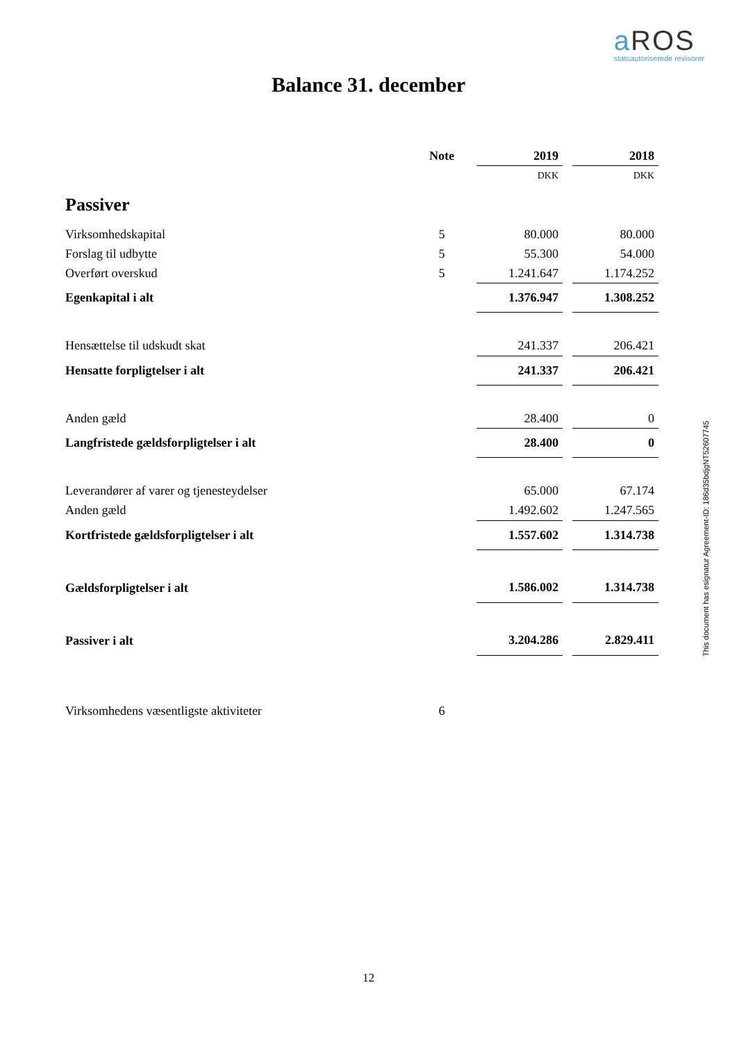a ROS
statsautoriserede revisorer
Balance 31. december
| | Note | | 2019 | | 2018 |
| --- | --- | --- | --- | --- | --- |
| | | | DKK | | DKK |
| Passiver | | | | | |
| Virksomhedskapital | 5 | | 80.000 | | 80.000 |
| Forslag til udbytte | 5 | | 55.300 | | 54.000 |
| Overført overskud | 5 | | 1.241.647 | | 1.174.252 |
| Egenkapital i alt | | | 1.376.947 | | 1.308.252 |
| Hensættelse til udskudt skat | | | 241.337 | | 206.421 |
| Hensatte forpligtelser i alt | | | 241.337 | | 206.421 |
| Anden gæld | | | 28.400 | | 0 |
| Langfristede gældsforpligtelser i alt | | | 28.400 | | 0 |
| Leverandører af varer og tjenesteydelser | | | 65.000 | | 67.174 |
| Anden gæld | | | 1.492.602 | | 1.247.565 |
| Kortfristede gældsforpligtelser i alt | | | 1.557.602 | | 1.314.738 |
| Gældsforpligtelser i alt | | | 1.586.002 | | 1.314.738 |
| Passiver i alt | | | 3.204.286 | | 2.829.411 |
| Virksomhedens væsentligste aktiviteter | 6 | | | | |
This document has esignatur Agreement-ID: 186d35bdjgNT52607745
12